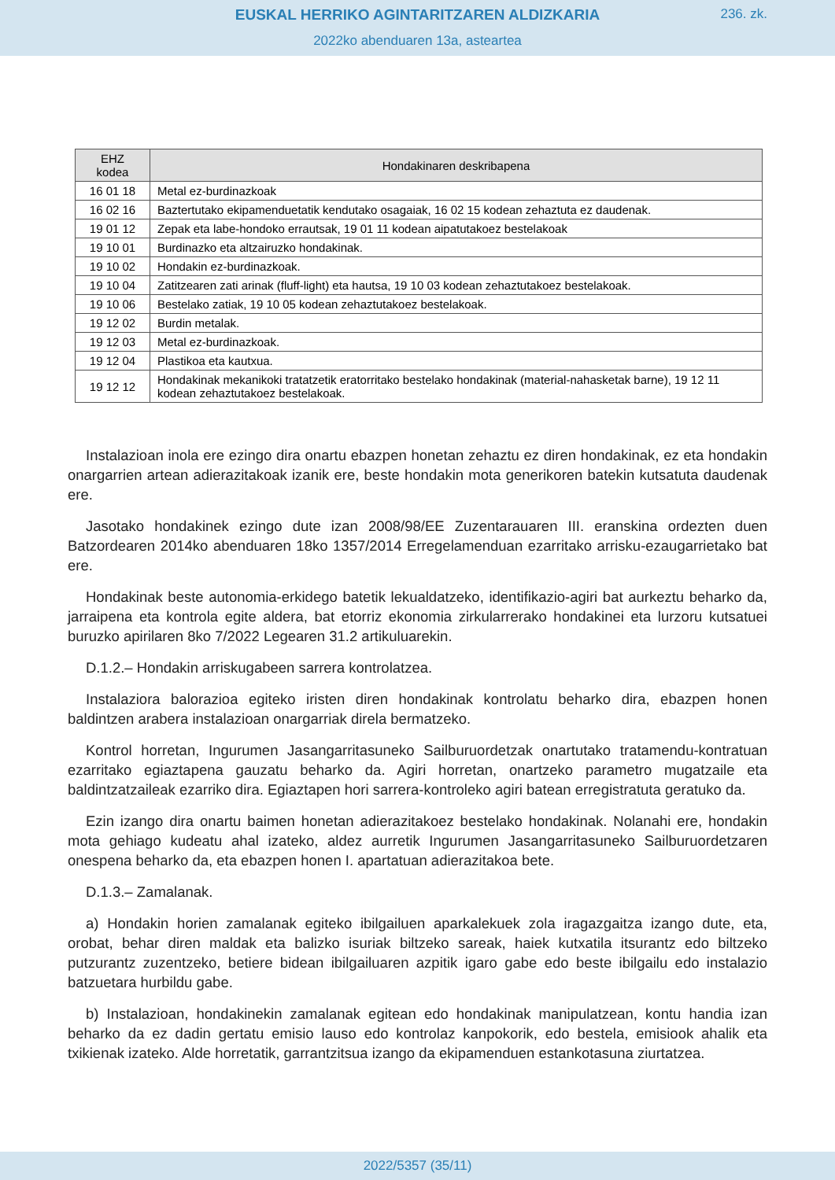EUSKAL HERRIKO AGINTARITZAREN ALDIZKARIA
236. zk.
2022ko abenduaren 13a, asteartea
| EHZ kodea | Hondakinaren deskribapena |
| --- | --- |
| 16 01 18 | Metal ez-burdinazkoak |
| 16 02 16 | Baztertutako ekipamenduetatik kendutako osagaiak, 16 02 15 kodean zehaztuta ez daudenak. |
| 19 01 12 | Zepak eta labe-hondoko errautsak, 19 01 11 kodean aipatutakoez bestelakoak |
| 19 10 01 | Burdinazko eta altzairuzko hondakinak. |
| 19 10 02 | Hondakin ez-burdinazkoak. |
| 19 10 04 | Zatitzearen zati arinak (fluff-light) eta hautsa, 19 10 03 kodean zehaztutakoez bestelakoak. |
| 19 10 06 | Bestelako zatiak, 19 10 05 kodean zehaztutakoez bestelakoak. |
| 19 12 02 | Burdin metalak. |
| 19 12 03 | Metal ez-burdinazkoak. |
| 19 12 04 | Plastikoa eta kautxua. |
| 19 12 12 | Hondakinak mekanikoki tratatzetik eratorritako bestelako hondakinak (material-nahasketak barne), 19 12 11 kodean zehaztutakoez bestelakoak. |
Instalazioan inola ere ezingo dira onartu ebazpen honetan zehaztu ez diren hondakinak, ez eta hondakin onargarrien artean adierazitakoak izanik ere, beste hondakin mota generikoren batekin kutsatuta daudenak ere.
Jasotako hondakinek ezingo dute izan 2008/98/EE Zuzentarauaren III. eranskina ordezten duen Batzordearen 2014ko abenduaren 18ko 1357/2014 Erregelamenduan ezarritako arrisku-ezaugarrietako bat ere.
Hondakinak beste autonomia-erkidego batetik lekualdatzeko, identifikazio-agiri bat aurkeztu beharko da, jarraipena eta kontrola egite aldera, bat etorriz ekonomia zirkularrerako hondakinei eta lurzoru kutsatuei buruzko apirilaren 8ko 7/2022 Legearen 31.2 artikuluarekin.
D.1.2.– Hondakin arriskugabeen sarrera kontrolatzea.
Instalaziora balorazioa egiteko iristen diren hondakinak kontrolatu beharko dira, ebazpen honen baldintzen arabera instalazioan onargarriak direla bermatzeko.
Kontrol horretan, Ingurumen Jasangarritasuneko Sailburuordetzak onartutako tratamendu-kontratuan ezarritako egiaztapena gauzatu beharko da. Agiri horretan, onartzeko parametro mugatzaile eta baldintzatzaileak ezarriko dira. Egiaztapen hori sarrera-kontroleko agiri batean erregistratuta geratuko da.
Ezin izango dira onartu baimen honetan adierazitakoez bestelako hondakinak. Nolanahi ere, hondakin mota gehiago kudeatu ahal izateko, aldez aurretik Ingurumen Jasangarritasuneko Sailburuordetzaren onespena beharko da, eta ebazpen honen I. apartatuan adierazitakoa bete.
D.1.3.– Zamalanak.
a) Hondakin horien zamalanak egiteko ibilgailuen aparkalekuek zola iragazgaitza izango dute, eta, orobat, behar diren maldak eta balizko isuriak biltzeko sareak, haiek kutxatila itsurantz edo biltzeko putzurantz zuzentzeko, betiere bidean ibilgailuaren azpitik igaro gabe edo beste ibilgailu edo instalazio batzuetara hurbildu gabe.
b) Instalazioan, hondakinekin zamalanak egitean edo hondakinak manipulatzean, kontu handia izan beharko da ez dadin gertatu emisio lauso edo kontrolaz kanpokorik, edo bestela, emisiook ahalik eta txikienak izateko. Alde horretatik, garrantzitsua izango da ekipamenduen estankotasuna ziurtatzea.
2022/5357 (35/11)